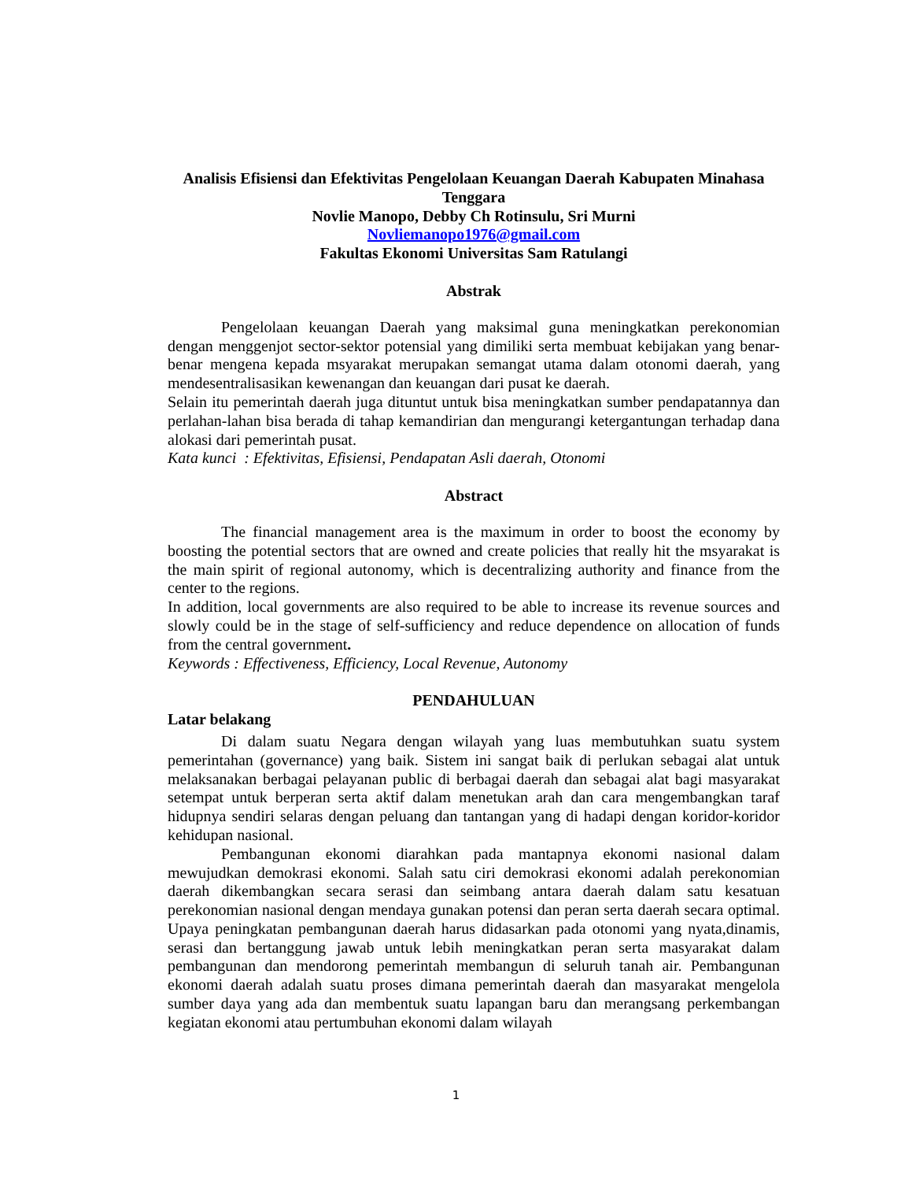Analisis Efisiensi dan Efektivitas Pengelolaan Keuangan Daerah Kabupaten Minahasa Tenggara
Novlie Manopo, Debby Ch Rotinsulu, Sri Murni
Novliemanopo1976@gmail.com
Fakultas Ekonomi Universitas Sam Ratulangi
Abstrak
Pengelolaan keuangan Daerah yang maksimal guna meningkatkan perekonomian dengan menggenjot sector-sektor potensial yang dimiliki serta membuat kebijakan yang benar-benar mengena kepada msyarakat merupakan semangat utama dalam otonomi daerah, yang mendesentralisasikan kewenangan dan keuangan dari pusat ke daerah.
Selain itu pemerintah daerah juga dituntut untuk bisa meningkatkan sumber pendapatannya dan perlahan-lahan bisa berada di tahap kemandirian dan mengurangi ketergantungan terhadap dana alokasi dari pemerintah pusat.
Kata kunci : Efektivitas, Efisiensi, Pendapatan Asli daerah, Otonomi
Abstract
The financial management area is the maximum in order to boost the economy by boosting the potential sectors that are owned and create policies that really hit the msyarakat is the main spirit of regional autonomy, which is decentralizing authority and finance from the center to the regions.
In addition, local governments are also required to be able to increase its revenue sources and slowly could be in the stage of self-sufficiency and reduce dependence on allocation of funds from the central government.
Keywords : Effectiveness, Efficiency, Local Revenue, Autonomy
PENDAHULUAN
Latar belakang
Di dalam suatu Negara dengan wilayah yang luas membutuhkan suatu system pemerintahan (governance) yang baik. Sistem ini sangat baik di perlukan sebagai alat untuk melaksanakan berbagai pelayanan public di berbagai daerah dan sebagai alat bagi masyarakat setempat untuk berperan serta aktif dalam menetukan arah dan cara mengembangkan taraf hidupnya sendiri selaras dengan peluang dan tantangan yang di hadapi dengan koridor-koridor kehidupan nasional.
Pembangunan ekonomi diarahkan pada mantapnya ekonomi nasional dalam mewujudkan demokrasi ekonomi. Salah satu ciri demokrasi ekonomi adalah perekonomian daerah dikembangkan secara serasi dan seimbang antara daerah dalam satu kesatuan perekonomian nasional dengan mendaya gunakan potensi dan peran serta daerah secara optimal. Upaya peningkatan pembangunan daerah harus didasarkan pada otonomi yang nyata,dinamis, serasi dan bertanggung jawab untuk lebih meningkatkan peran serta masyarakat dalam pembangunan dan mendorong pemerintah membangun di seluruh tanah air. Pembangunan ekonomi daerah adalah suatu proses dimana pemerintah daerah dan masyarakat mengelola sumber daya yang ada dan membentuk suatu lapangan baru dan merangsang perkembangan kegiatan ekonomi atau pertumbuhan ekonomi dalam wilayah
1